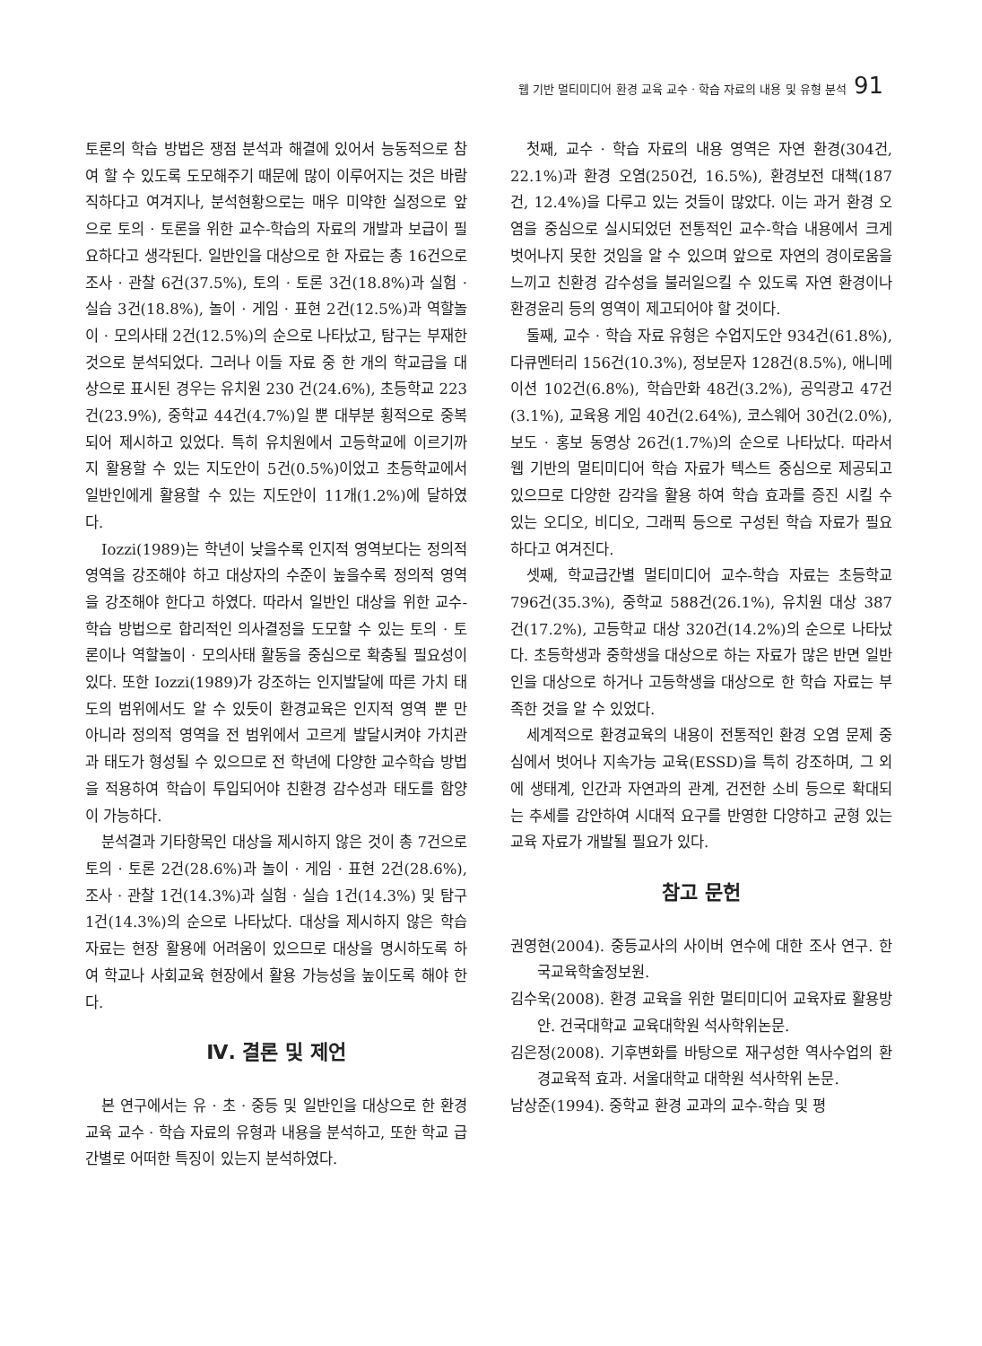웹 기반 멀티미디어 환경 교육 교수 · 학습 자료의 내용 및 유형 분석 91
토론의 학습 방법은 쟁점 분석과 해결에 있어서 능동적으로 참여 할 수 있도록 도모해주기 때문에 많이 이루어지는 것은 바람직하다고 여겨지나, 분석현황으로는 매우 미약한 실정으로 앞으로 토의 · 토론을 위한 교수-학습의 자료의 개발과 보급이 필요하다고 생각된다. 일반인을 대상으로 한 자료는 총 16건으로 조사 · 관찰 6건(37.5%), 토의 · 토론 3건(18.8%)과 실험 · 실습 3건(18.8%), 놀이 · 게임 · 표현 2건(12.5%)과 역할놀이 · 모의사태 2건(12.5%)의 순으로 나타났고, 탐구는 부재한 것으로 분석되었다. 그러나 이들 자료 중 한 개의 학교급을 대상으로 표시된 경우는 유치원 230 건(24.6%), 초등학교 223건(23.9%), 중학교 44건(4.7%)일 뿐 대부분 횡적으로 중복되어 제시하고 있었다. 특히 유치원에서 고등학교에 이르기까지 활용할 수 있는 지도안이 5건(0.5%)이었고 초등학교에서 일반인에게 활용할 수 있는 지도안이 11개(1.2%)에 달하였다.
Iozzi(1989)는 학년이 낮을수록 인지적 영역보다는 정의적 영역을 강조해야 하고 대상자의 수준이 높을수록 정의적 영역을 강조해야 한다고 하였다. 따라서 일반인 대상을 위한 교수-학습 방법으로 합리적인 의사결정을 도모할 수 있는 토의 · 토론이나 역할놀이 · 모의사태 활동을 중심으로 확충될 필요성이 있다. 또한 Iozzi(1989)가 강조하는 인지발달에 따른 가치 태도의 범위에서도 알 수 있듯이 환경교육은 인지적 영역 뿐 만 아니라 정의적 영역을 전 범위에서 고르게 발달시켜야 가치관과 태도가 형성될 수 있으므로 전 학년에 다양한 교수학습 방법을 적용하여 학습이 투입되어야 친환경 감수성과 태도를 함양이 가능하다.
분석결과 기타항목인 대상을 제시하지 않은 것이 총 7건으로 토의 · 토론 2건(28.6%)과 놀이 · 게임 · 표현 2건(28.6%), 조사 · 관찰 1건(14.3%)과 실험 · 실습 1건(14.3%) 및 탐구 1건(14.3%)의 순으로 나타났다. 대상을 제시하지 않은 학습 자료는 현장 활용에 어려움이 있으므로 대상을 명시하도록 하여 학교나 사회교육 현장에서 활용 가능성을 높이도록 해야 한다.
Ⅳ. 결론 및 제언
본 연구에서는 유 · 초 · 중등 및 일반인을 대상으로 한 환경교육 교수 · 학습 자료의 유형과 내용을 분석하고, 또한 학교 급간별로 어떠한 특징이 있는지 분석하였다.
첫째, 교수 · 학습 자료의 내용 영역은 자연 환경(304건, 22.1%)과 환경 오염(250건, 16.5%), 환경보전 대책(187건, 12.4%)을 다루고 있는 것들이 많았다. 이는 과거 환경 오염을 중심으로 실시되었던 전통적인 교수-학습 내용에서 크게 벗어나지 못한 것임을 알 수 있으며 앞으로 자연의 경이로움을 느끼고 친환경 감수성을 불러일으킬 수 있도록 자연 환경이나 환경윤리 등의 영역이 제고되어야 할 것이다.
둘째, 교수 · 학습 자료 유형은 수업지도안 934건(61.8%), 다큐멘터리 156건(10.3%), 정보문자 128건(8.5%), 애니메이션 102건(6.8%), 학습만화 48건(3.2%), 공익광고 47건(3.1%), 교육용 게임 40건(2.64%), 코스웨어 30건(2.0%), 보도 · 홍보 동영상 26건(1.7%)의 순으로 나타났다. 따라서 웹 기반의 멀티미디어 학습 자료가 텍스트 중심으로 제공되고 있으므로 다양한 감각을 활용 하여 학습 효과를 증진 시킬 수 있는 오디오, 비디오, 그래픽 등으로 구성된 학습 자료가 필요하다고 여겨진다.
셋째, 학교급간별 멀티미디어 교수-학습 자료는 초등학교 796건(35.3%), 중학교 588건(26.1%), 유치원 대상 387건(17.2%), 고등학교 대상 320건(14.2%)의 순으로 나타났다. 초등학생과 중학생을 대상으로 하는 자료가 많은 반면 일반인을 대상으로 하거나 고등학생을 대상으로 한 학습 자료는 부족한 것을 알 수 있었다.
세계적으로 환경교육의 내용이 전통적인 환경 오염 문제 중심에서 벗어나 지속가능 교육(ESSD)을 특히 강조하며, 그 외에 생태계, 인간과 자연과의 관계, 건전한 소비 등으로 확대되는 추세를 감안하여 시대적 요구를 반영한 다양하고 균형 있는 교육 자료가 개발될 필요가 있다.
참고 문헌
권영현(2004). 중등교사의 사이버 연수에 대한 조사 연구. 한국교육학술정보원.
김수욱(2008). 환경 교육을 위한 멀티미디어 교육자료 활용방안. 건국대학교 교육대학원 석사학위논문.
김은정(2008). 기후변화를 바탕으로 재구성한 역사수업의 환경교육적 효과. 서울대학교 대학원 석사학위 논문.
남상준(1994). 중학교 환경 교과의 교수-학습 및 평